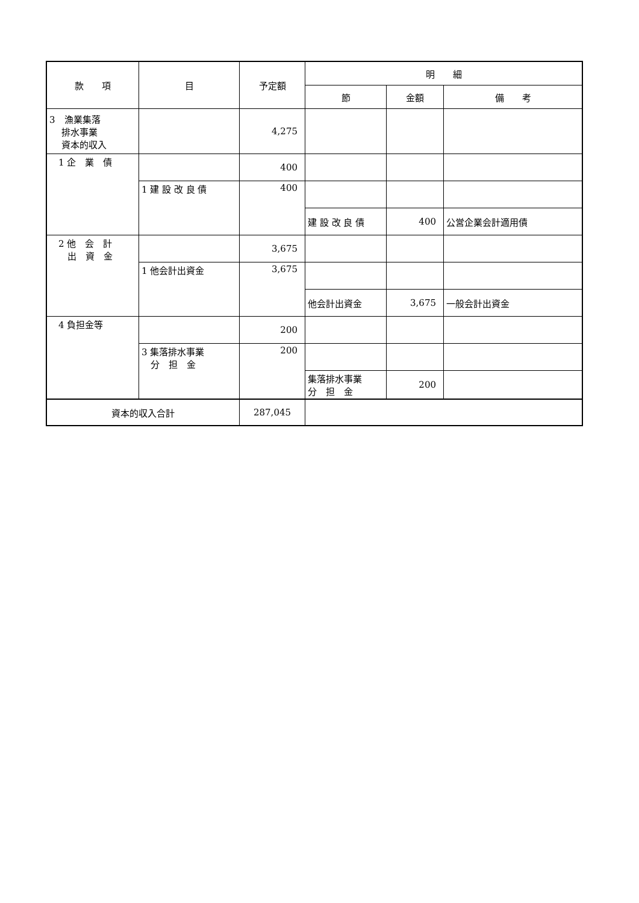| 款 項 | 目 | 予定額 | 明 細 | | |
| --- | --- | --- | --- | --- | --- |
| | | | 節 | 金額 | 備 考 |
| 3 漁業集落 排水事業 資本的収入 | | 4,275 | | | |
| 1 企 業 債 | | 400 | | | |
| | 1 建 設 改 良 債 | 400 | | | |
| | | | 建 設 改 良 債 | 400 | 公営企業会計適用債 |
| 2 他 会 計 出 資 金 | | 3,675 | | | |
| | 1 他会計出資金 | 3,675 | | | |
| | | | 他会計出資金 | 3,675 | 一般会計出資金 |
| 4 負担金等 | | 200 | | | |
| | 3 集落排水事業 分 担 金 | 200 | | | |
| | | | 集落排水事業 分 担 金 | 200 | |
| 資本的収入合計 | | 287,045 | | | |